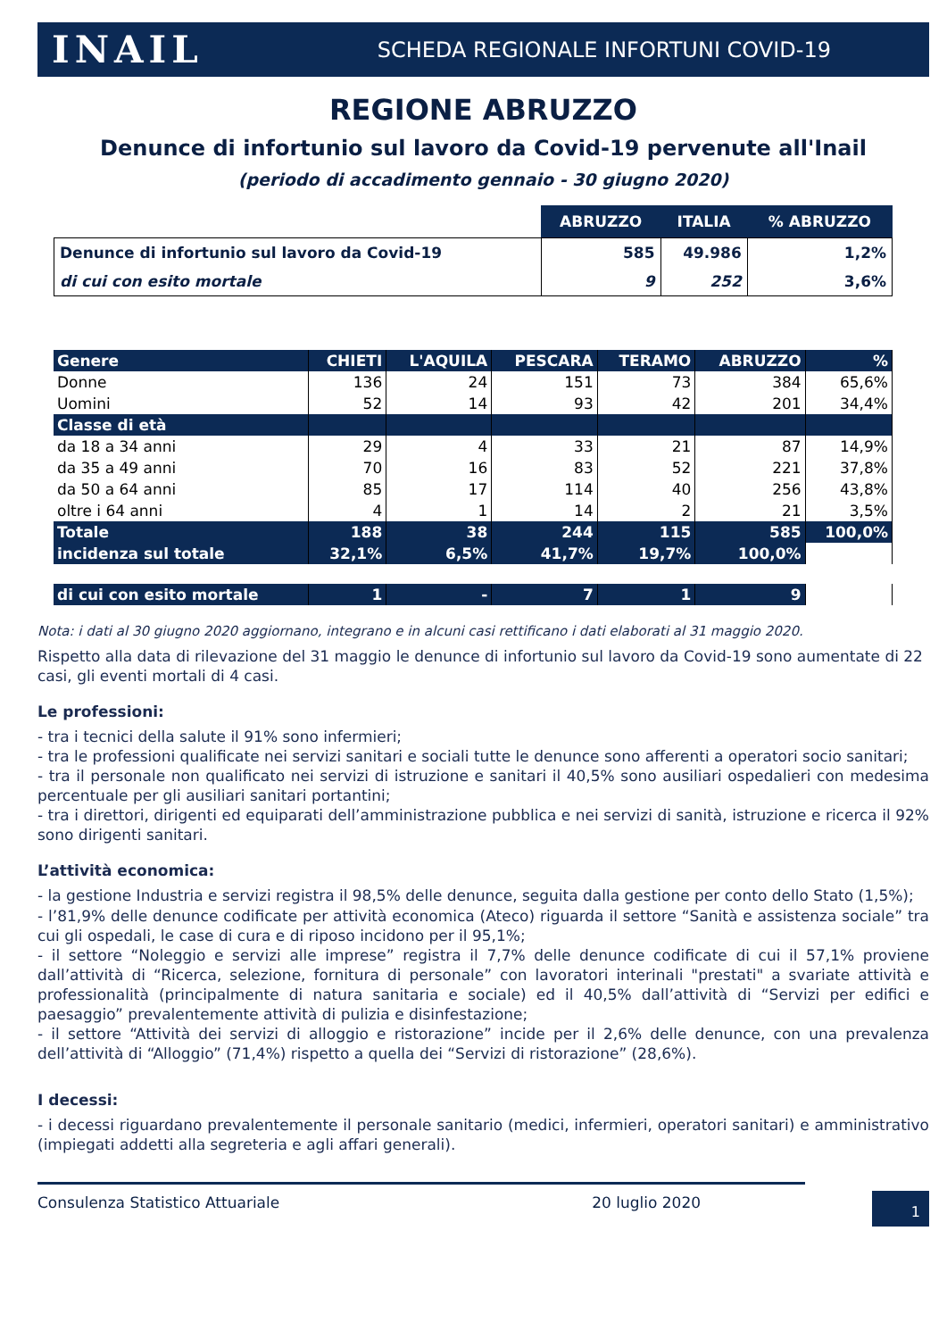INAIL SCHEDA REGIONALE INFORTUNI COVID-19
REGIONE ABRUZZO
Denunce di infortunio sul lavoro da Covid-19 pervenute all'Inail
(periodo di accadimento gennaio - 30 giugno 2020)
| | ABRUZZO | ITALIA | % ABRUZZO |
| --- | --- | --- | --- |
| Denunce di infortunio sul lavoro da Covid-19 | 585 | 49.986 | 1,2% |
| di cui con esito mortale | 9 | 252 | 3,6% |
| Genere | CHIETI | L'AQUILA | PESCARA | TERAMO | ABRUZZO | % |
| --- | --- | --- | --- | --- | --- | --- |
| Donne | 136 | 24 | 151 | 73 | 384 | 65,6% |
| Uomini | 52 | 14 | 93 | 42 | 201 | 34,4% |
| Classe di età | | | | | | |
| da 18 a 34 anni | 29 | 4 | 33 | 21 | 87 | 14,9% |
| da 35 a 49 anni | 70 | 16 | 83 | 52 | 221 | 37,8% |
| da 50 a 64 anni | 85 | 17 | 114 | 40 | 256 | 43,8% |
| oltre i 64 anni | 4 | 1 | 14 | 2 | 21 | 3,5% |
| Totale | 188 | 38 | 244 | 115 | 585 | 100,0% |
| incidenza sul totale | 32,1% | 6,5% | 41,7% | 19,7% | 100,0% | |
| di cui con esito mortale | 1 | - | 7 | 1 | 9 | |
Nota: i dati al 30 giugno 2020 aggiornano, integrano e in alcuni casi rettificano i dati elaborati al 31 maggio 2020.
Rispetto alla data di rilevazione del 31 maggio le denunce di infortunio sul lavoro da Covid-19 sono aumentate di 22 casi, gli eventi mortali di 4 casi.
Le professioni:
- tra i tecnici della salute il 91% sono infermieri;
- tra le professioni qualificate nei servizi sanitari e sociali tutte le denunce sono afferenti a operatori socio sanitari;
- tra il personale non qualificato nei servizi di istruzione e sanitari il 40,5% sono ausiliari ospedalieri con medesima percentuale per gli ausiliari sanitari portantini;
- tra i direttori, dirigenti ed equiparati dell’amministrazione pubblica e nei servizi di sanità, istruzione e ricerca il 92% sono dirigenti sanitari.
L’attività economica:
- la gestione Industria e servizi registra il 98,5% delle denunce, seguita dalla gestione per conto dello Stato (1,5%);
- l’81,9% delle denunce codificate per attività economica (Ateco) riguarda il settore “Sanità e assistenza sociale” tra cui gli ospedali, le case di cura e di riposo incidono per il 95,1%;
- il settore “Noleggio e servizi alle imprese” registra il 7,7% delle denunce codificate di cui il 57,1% proviene dall’attività di “Ricerca, selezione, fornitura di personale” con lavoratori interinali "prestati" a svariate attività e professionalità (principalmente di natura sanitaria e sociale) ed il 40,5% dall’attività di “Servizi per edifici e paesaggio” prevalentemente attività di pulizia e disinfestazione;
- il settore “Attività dei servizi di alloggio e ristorazione” incide per il 2,6% delle denunce, con una prevalenza dell’attività di “Alloggio” (71,4%) rispetto a quella dei “Servizi di ristorazione” (28,6%).
I decessi:
- i decessi riguardano prevalentemente il personale sanitario (medici, infermieri, operatori sanitari) e amministrativo (impiegati addetti alla segreteria e agli affari generali).
Consulenza Statistico Attuariale 20 luglio 2020
1